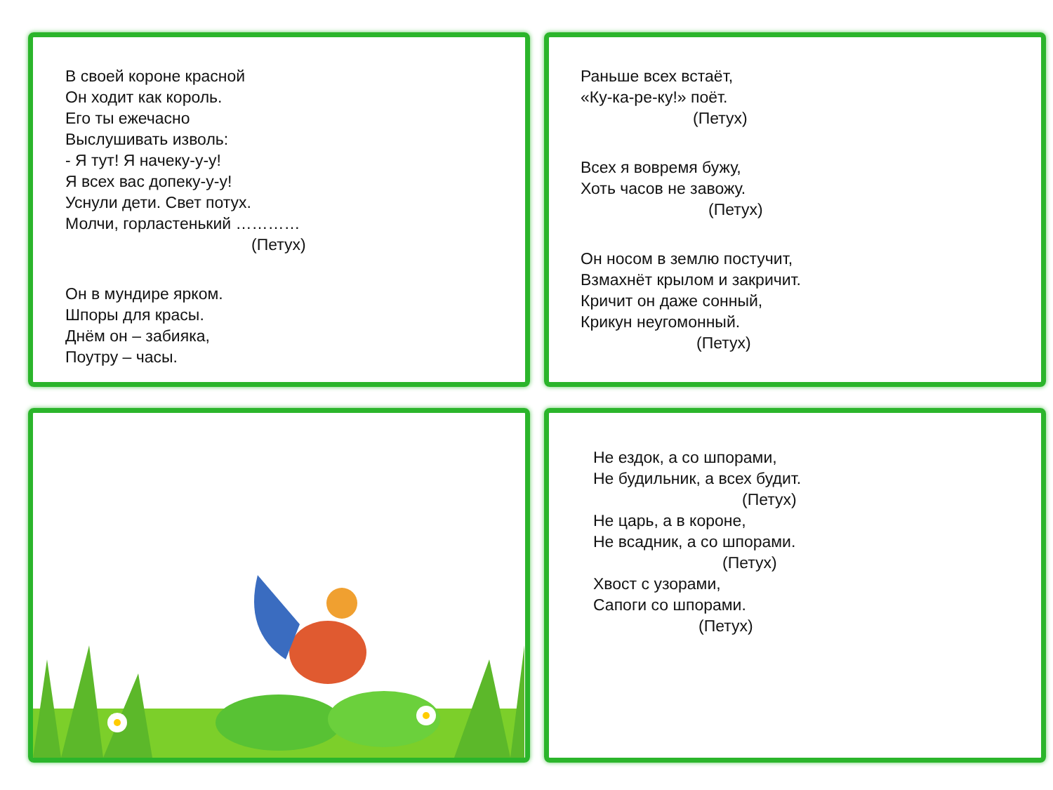В своей короне красной
Он ходит как король.
Его ты ежечасно
Выслушивать изволь:
- Я тут! Я начеку-у-у!
Я всех вас допеку-у-у!
Уснули дети. Свет потух.
Молчи, горластенький …………
(Петух)
Он в мундире ярком.
Шпоры для красы.
Днём он – забияка,
Поутру – часы.
Раньше всех встаёт,
«Ку-ка-ре-ку!» поёт.
(Петух)
Всех я вовремя бужу,
Хоть часов не завожу.
(Петух)
Он носом в землю постучит,
Взмахнёт крылом и закричит.
Кричит он даже сонный,
Крикун неугомонный.
(Петух)
Не ездок, а со шпорами,
Не будильник, а всех будит.
(Петух)
Не царь, а в короне,
Не всадник, а со шпорами.
(Петух)
Хвост с узорами,
Сапоги со шпорами.
(Петух)